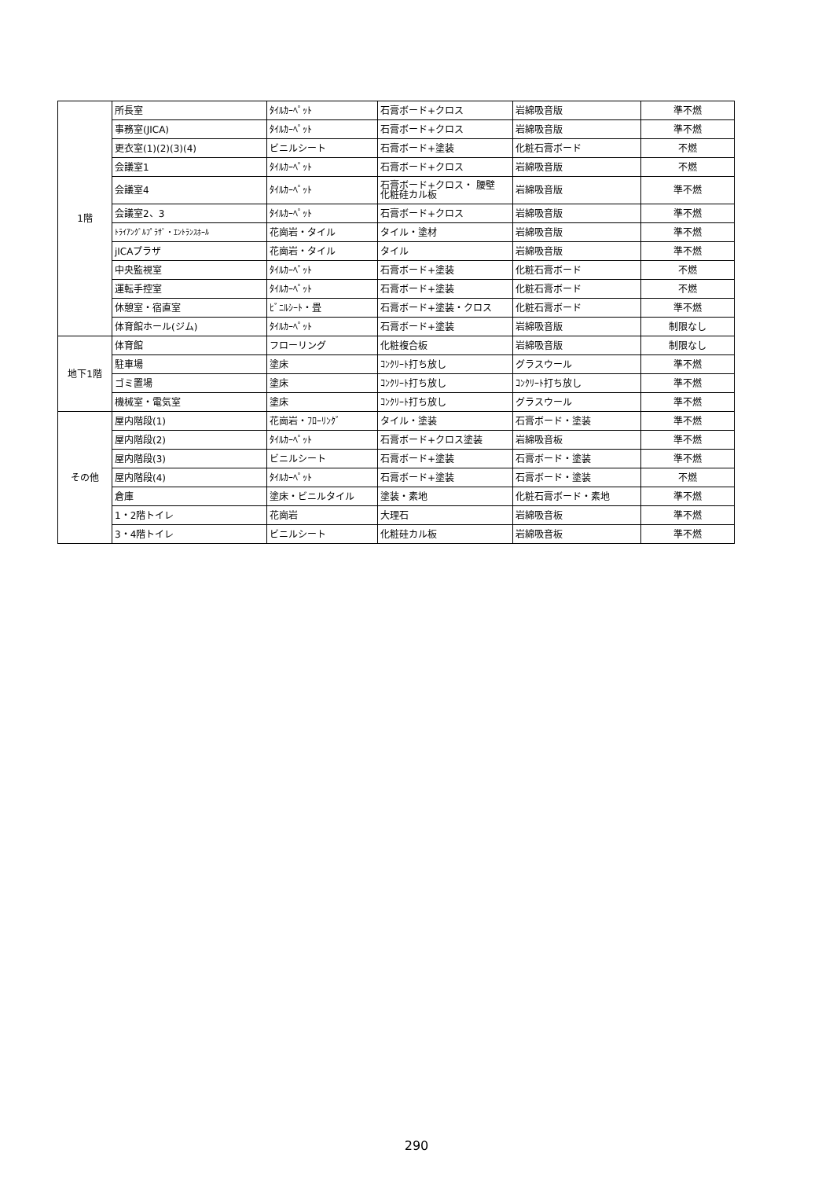| 1階 | 所長室 | ﾀｲﾙｶｰﾍﾟｯﾄ | 石膏ボード+クロス | 岩綿吸音版 | 準不燃 |
| | 事務室(JICA) | ﾀｲﾙｶｰﾍﾟｯﾄ | 石膏ボード+クロス | 岩綿吸音版 | 準不燃 |
| | 更衣室(1)(2)(3)(4) | ビニルシート | 石膏ボード+塗装 | 化粧石膏ボード | 不燃 |
| | 会議室1 | ﾀｲﾙｶｰﾍﾟｯﾄ | 石膏ボード+クロス | 岩綿吸音版 | 不燃 |
| | 会議室4 | ﾀｲﾙｶｰﾍﾟｯﾄ | 石膏ボード+クロス・ 腰壁 化粧硅カル板 | 岩綿吸音版 | 準不燃 |
| | 会議室2、3 | ﾀｲﾙｶｰﾍﾟｯﾄ | 石膏ボード+クロス | 岩綿吸音版 | 準不燃 |
| | ﾄﾗｲｱﾝｸﾞﾙﾌﾟﾗｻﾞ・ｴﾝﾄﾗﾝｽﾎｰﾙ | 花崗岩・タイル | タイル・塗材 | 岩綿吸音版 | 準不燃 |
| | jICAプラザ | 花崗岩・タイル | タイル | 岩綿吸音版 | 準不燃 |
| | 中央監視室 | ﾀｲﾙｶｰﾍﾟｯﾄ | 石膏ボード+塗装 | 化粧石膏ボード | 不燃 |
| | 運転手控室 | ﾀｲﾙｶｰﾍﾟｯﾄ | 石膏ボード+塗装 | 化粧石膏ボード | 不燃 |
| | 休憩室・宿直室 | ﾋﾞﾆﾙｼｰﾄ・畳 | 石膏ボード+塗装・クロス | 化粧石膏ボード | 準不燃 |
| | 体育館ホール(ジム) | ﾀｲﾙｶｰﾍﾟｯﾄ | 石膏ボード+塗装 | 岩綿吸音版 | 制限なし |
| 地下1階 | 体育館 | フローリング | 化粧複合板 | 岩綿吸音版 | 制限なし |
| | 駐車場 | 塗床 | ｺﾝｸﾘｰﾄ打ち放し | グラスウール | 準不燃 |
| | ゴミ置場 | 塗床 | ｺﾝｸﾘｰﾄ打ち放し | ｺﾝｸﾘｰﾄ打ち放し | 準不燃 |
| | 機械室・電気室 | 塗床 | ｺﾝｸﾘｰﾄ打ち放し | グラスウール | 準不燃 |
| その他 | 屋内階段(1) | 花崗岩・ﾌﾛｰﾘﾝｸﾞ | タイル・塗装 | 石膏ボード・塗装 | 準不燃 |
| | 屋内階段(2) | ﾀｲﾙｶｰﾍﾟｯﾄ | 石膏ボード+クロス塗装 | 岩綿吸音板 | 準不燃 |
| | 屋内階段(3) | ビニルシート | 石膏ボード+塗装 | 石膏ボード・塗装 | 準不燃 |
| | 屋内階段(4) | ﾀｲﾙｶｰﾍﾟｯﾄ | 石膏ボード+塗装 | 石膏ボード・塗装 | 不燃 |
| | 倉庫 | 塗床・ビニルタイル | 塗装・素地 | 化粧石膏ボード・素地 | 準不燃 |
| | 1・2階トイレ | 花崗岩 | 大理石 | 岩綿吸音板 | 準不燃 |
| | 3・4階トイレ | ビニルシート | 化粧硅カル板 | 岩綿吸音板 | 準不燃 |
290